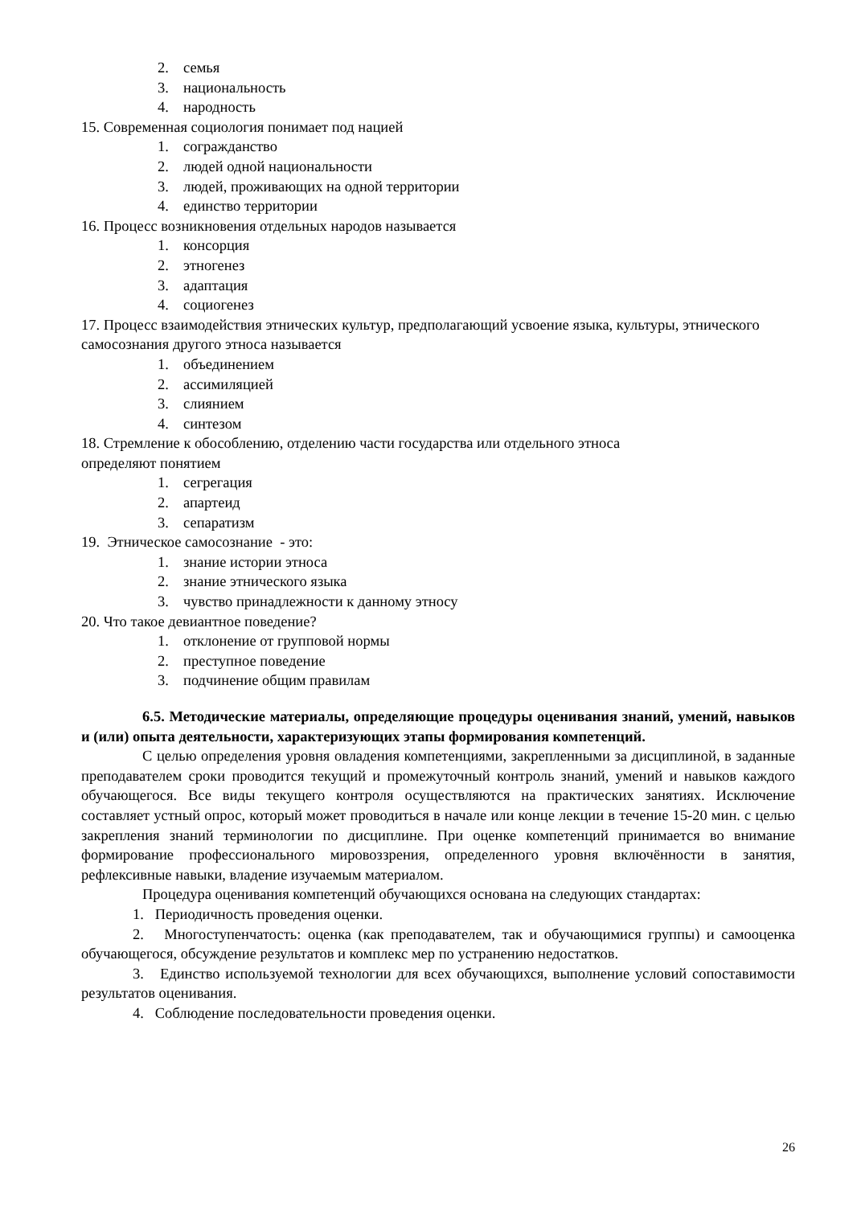2. семья
3. национальность
4. народность
15. Современная социология понимает под нацией
1. согражданство
2. людей одной национальности
3. людей, проживающих на одной территории
4. единство территории
16. Процесс возникновения отдельных народов называется
1. консорция
2. этногенез
3. адаптация
4. социогенез
17. Процесс взаимодействия этнических культур, предполагающий усвоение языка, культуры, этнического самосознания другого этноса называется
1. объединением
2. ассимиляцией
3. слиянием
4. синтезом
18. Стремление к обособлению, отделению части государства или отдельного этноса
определяют понятием
1. сегрегация
2. апартеид
3. сепаратизм
19. Этническое самосознание - это:
1. знание истории этноса
2. знание этнического языка
3. чувство принадлежности к данному этносу
20. Что такое девиантное поведение?
1. отклонение от групповой нормы
2. преступное поведение
3. подчинение общим правилам
6.5. Методические материалы, определяющие процедуры оценивания знаний, умений, навыков и (или) опыта деятельности, характеризующих этапы формирования компетенций.
С целью определения уровня овладения компетенциями, закрепленными за дисциплиной, в заданные преподавателем сроки проводится текущий и промежуточный контроль знаний, умений и навыков каждого обучающегося. Все виды текущего контроля осуществляются на практических занятиях. Исключение составляет устный опрос, который может проводиться в начале или конце лекции в течение 15-20 мин. с целью закрепления знаний терминологии по дисциплине. При оценке компетенций принимается во внимание формирование профессионального мировоззрения, определенного уровня включённости в занятия, рефлексивные навыки, владение изучаемым материалом.
Процедура оценивания компетенций обучающихся основана на следующих стандартах:
1. Периодичность проведения оценки.
2. Многоступенчатость: оценка (как преподавателем, так и обучающимися группы) и самооценка обучающегося, обсуждение результатов и комплекс мер по устранению недостатков.
3. Единство используемой технологии для всех обучающихся, выполнение условий сопоставимости результатов оценивания.
4. Соблюдение последовательности проведения оценки.
26